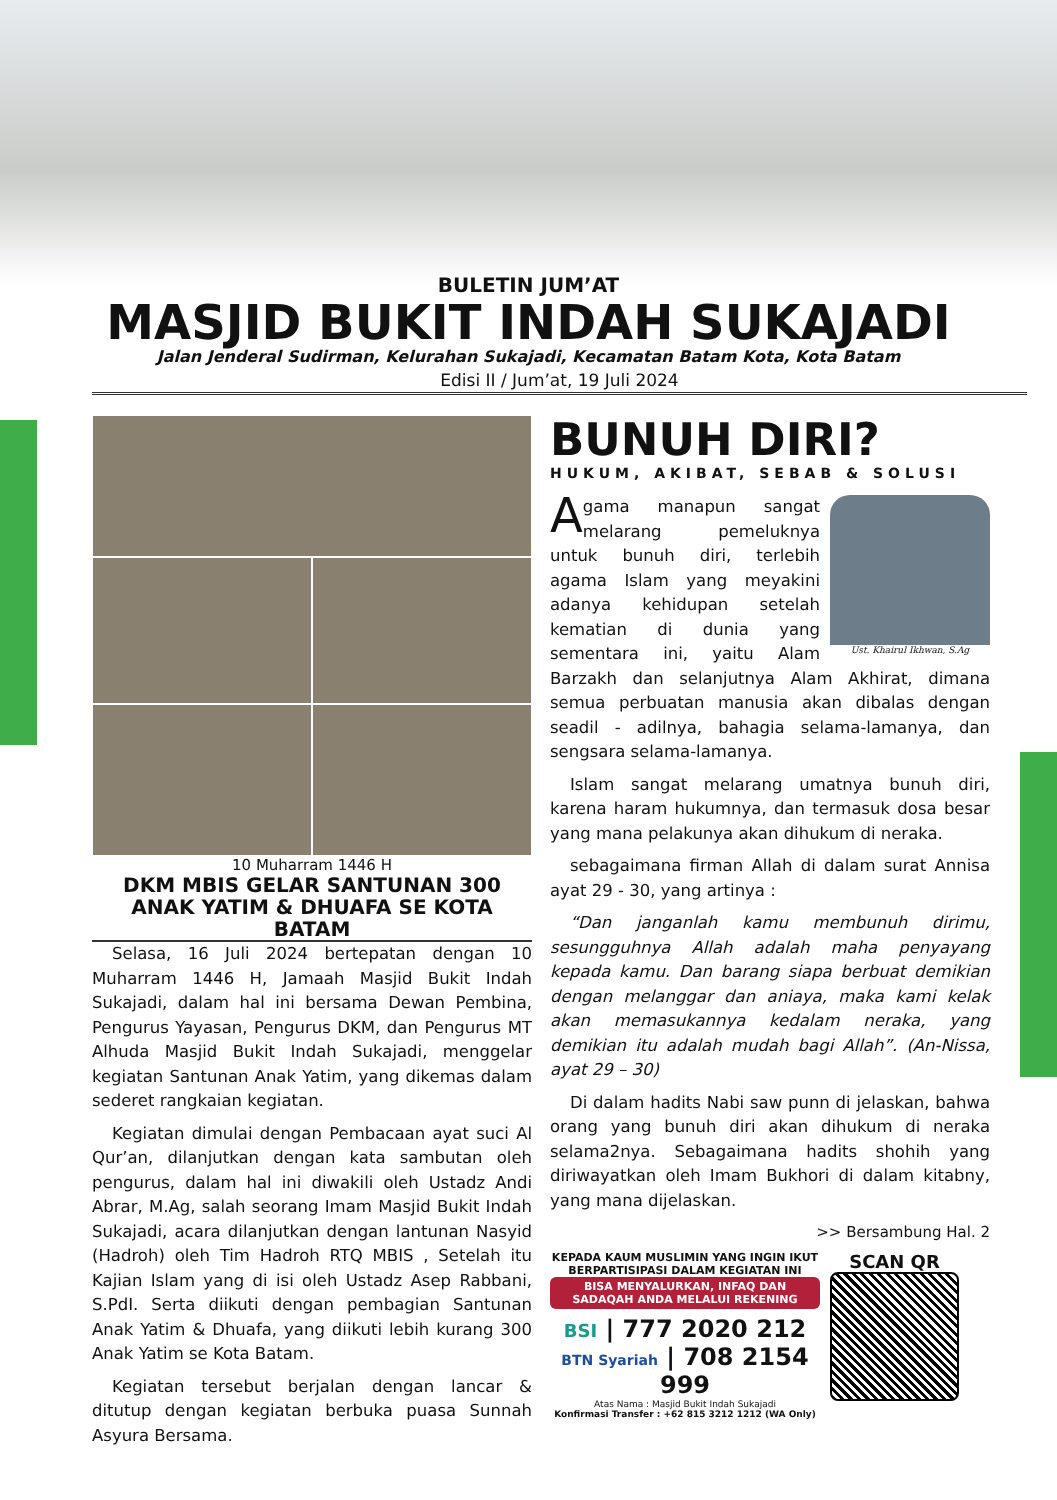BULETIN JUM’AT
MASJID BUKIT INDAH SUKAJADI
Jalan Jenderal Sudirman, Kelurahan Sukajadi, Kecamatan Batam Kota, Kota Batam
Edisi II / Jum’at, 19 Juli 2024
10 Muharram 1446 H
DKM MBIS GELAR SANTUNAN 300 ANAK YATIM & DHUAFA SE KOTA BATAM
Selasa, 16 Juli 2024 bertepatan dengan 10 Muharram 1446 H, Jamaah Masjid Bukit Indah Sukajadi, dalam hal ini bersama Dewan Pembina, Pengurus Yayasan, Pengurus DKM, dan Pengurus MT Alhuda Masjid Bukit Indah Sukajadi, menggelar kegiatan Santunan Anak Yatim, yang dikemas dalam sederet rangkaian kegiatan.
Kegiatan dimulai dengan Pembacaan ayat suci Al Qur’an, dilanjutkan dengan kata sambutan oleh pengurus, dalam hal ini diwakili oleh Ustadz Andi Abrar, M.Ag, salah seorang Imam Masjid Bukit Indah Sukajadi, acara dilanjutkan dengan lantunan Nasyid (Hadroh) oleh Tim Hadroh RTQ MBIS , Setelah itu Kajian Islam yang di isi oleh Ustadz Asep Rabbani, S.PdI. Serta diikuti dengan pembagian Santunan Anak Yatim & Dhuafa, yang diikuti lebih kurang 300 Anak Yatim se Kota Batam.
Kegiatan tersebut berjalan dengan lancar & ditutup dengan kegiatan berbuka puasa Sunnah Asyura Bersama.
BUNUH DIRI?
HUKUM, AKIBAT, SEBAB & SOLUSI
Ust. Khairul Ikhwan, S.Ag
Agama manapun sangat melarang pemeluknya untuk bunuh diri, terlebih agama Islam yang meyakini adanya kehidupan setelah kematian di dunia yang sementara ini, yaitu Alam Barzakh dan selanjutnya Alam Akhirat, dimana semua perbuatan manusia akan dibalas dengan seadil - adilnya, bahagia selama-lamanya, dan sengsara selama-lamanya.
Islam sangat melarang umatnya bunuh diri, karena haram hukumnya, dan termasuk dosa besar yang mana pelakunya akan dihukum di neraka.
sebagaimana firman Allah di dalam surat Annisa ayat 29 - 30, yang artinya :
“Dan janganlah kamu membunuh dirimu, sesungguhnya Allah adalah maha penyayang kepada kamu. Dan barang siapa berbuat demikian dengan melanggar dan aniaya, maka kami kelak akan memasukannya kedalam neraka, yang demikian itu adalah mudah bagi Allah”. (An-Nissa, ayat 29 – 30)
Di dalam hadits Nabi saw punn di jelaskan, bahwa orang yang bunuh diri akan dihukum di neraka selama2nya. Sebagaimana hadits shohih yang diriwayatkan oleh Imam Bukhori di dalam kitabny, yang mana dijelaskan.
>> Bersambung Hal. 2
KEPADA KAUM MUSLIMIN YANG INGIN IKUT BERPARTISIPASI DALAM KEGIATAN INI
BISA MENYALURKAN, INFAQ DAN SADAQAH ANDA MELALUI REKENING
BSI | 777 2020 212
BTN Syariah | 708 2154 999
Atas Nama : Masjid Bukit Indah Sukajadi
Konfirmasi Transfer : +62 815 3212 1212 (WA Only)
SCAN QR